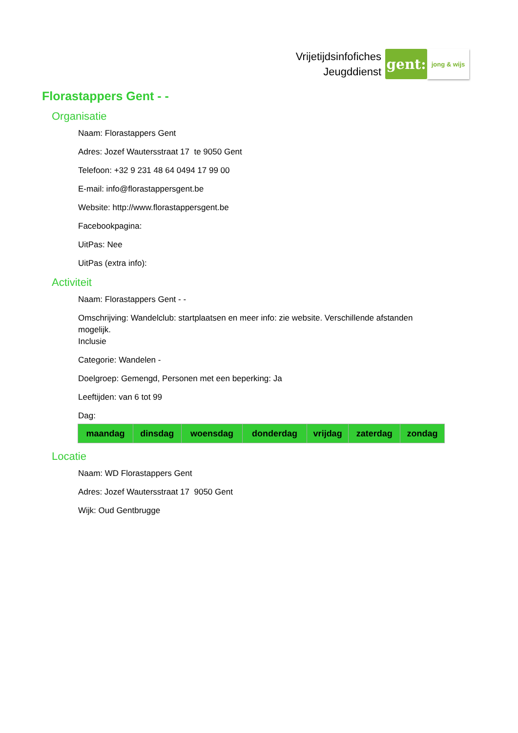Vrijetijdsinfofiches
Jeugddienst
gent:
jong & wijs
Florastappers Gent - -
Organisatie
Naam: Florastappers Gent
Adres: Jozef Wautersstraat 17 te 9050 Gent
Telefoon: +32 9 231 48 64 0494 17 99 00
E-mail: info@florastappersgent.be
Website: http://www.florastappersgent.be
Facebookpagina:
UitPas: Nee
UitPas (extra info):
Activiteit
Naam: Florastappers Gent - -
Omschrijving: Wandelclub: startplaatsen en meer info: zie website. Verschillende afstanden mogelijk.
Inclusie
Categorie: Wandelen -
Doelgroep: Gemengd, Personen met een beperking: Ja
Leeftijden: van 6 tot 99
Dag:
| maandag | dinsdag | woensdag | donderdag | vrijdag | zaterdag | zondag |
| --- | --- | --- | --- | --- | --- | --- |
Locatie
Naam: WD Florastappers Gent
Adres: Jozef Wautersstraat 17 9050 Gent
Wijk: Oud Gentbrugge